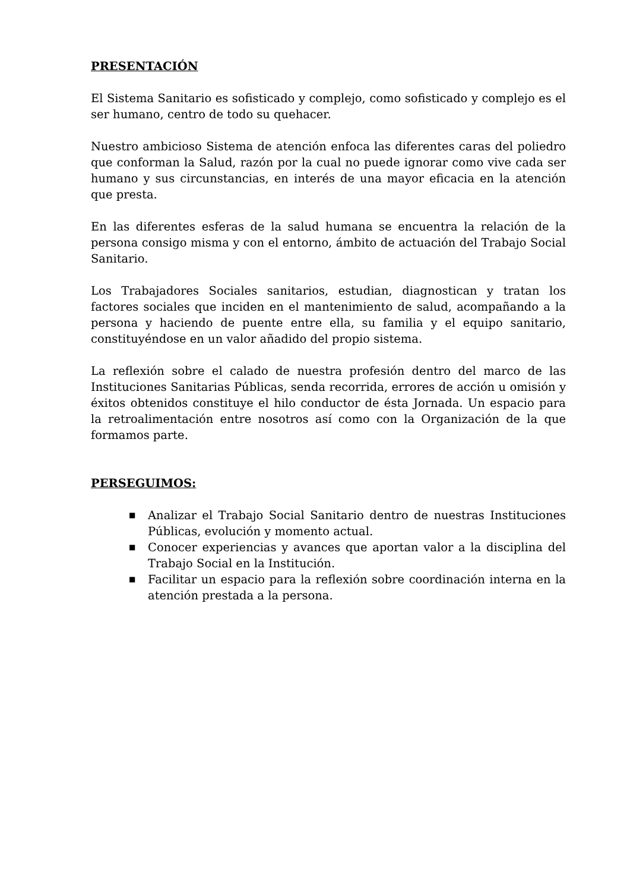PRESENTACIÓN
El Sistema Sanitario es sofisticado y complejo, como sofisticado y complejo es el ser humano, centro de todo su quehacer.
Nuestro ambicioso Sistema de atención enfoca las diferentes caras del poliedro que conforman la Salud, razón por la cual no puede ignorar como vive cada ser humano y sus circunstancias, en interés de una mayor eficacia en la atención que presta.
En las diferentes esferas de la salud humana se encuentra la relación de la persona consigo misma y con el entorno, ámbito de actuación del Trabajo Social Sanitario.
Los Trabajadores Sociales sanitarios, estudian, diagnostican y tratan los factores sociales que inciden en el mantenimiento de salud, acompañando a la persona y haciendo de puente entre ella, su familia y el equipo sanitario, constituyéndose en un valor añadido del propio sistema.
La reflexión sobre el calado de nuestra profesión dentro del marco de las Instituciones Sanitarias Públicas, senda recorrida, errores de acción u omisión y éxitos obtenidos constituye el hilo conductor de ésta Jornada. Un espacio para la retroalimentación entre nosotros así como con la Organización de la que formamos parte.
PERSEGUIMOS:
■ Analizar el Trabajo Social Sanitario dentro de nuestras Instituciones Públicas, evolución y momento actual.
■ Conocer experiencias y avances que aportan valor a la disciplina del Trabajo Social en la Institución.
■ Facilitar un espacio para la reflexión sobre coordinación interna en la atención prestada a la persona.